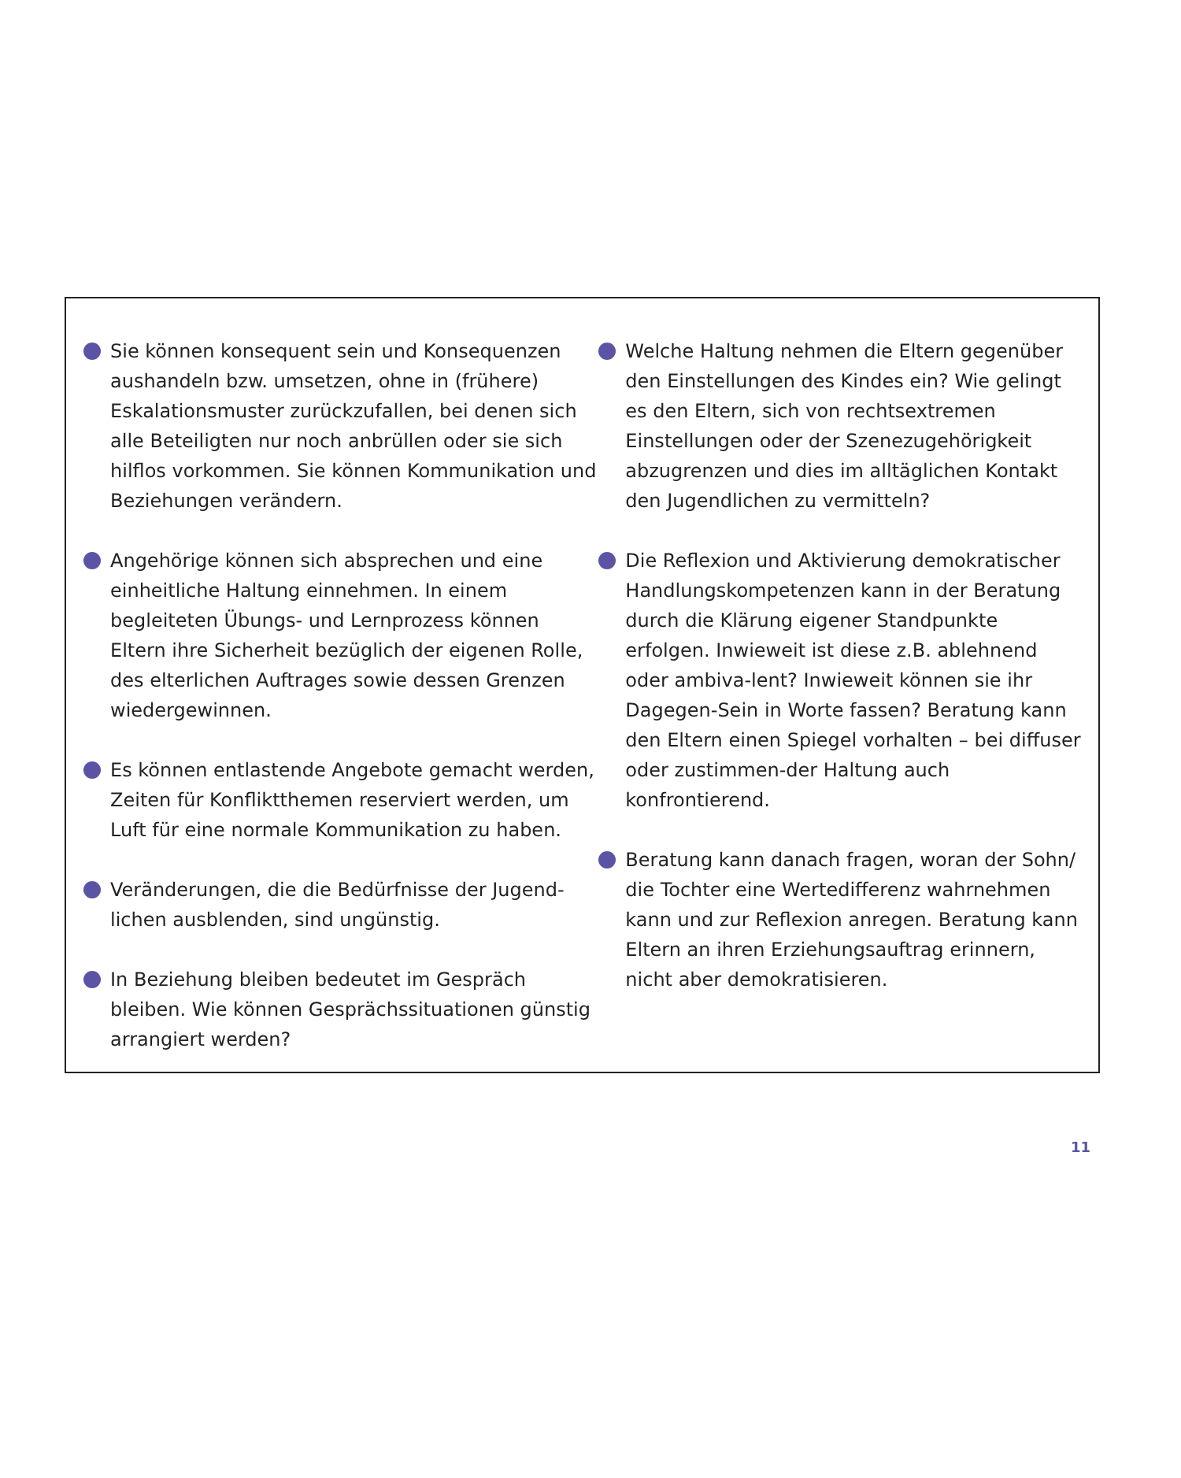Sie können konsequent sein und Konsequenzen aushandeln bzw. umsetzen, ohne in (frühere) Eskalationsmuster zurückzufallen, bei denen sich alle Beteiligten nur noch anbrüllen oder sie sich hilflos vorkommen. Sie können Kommunikation und Beziehungen verändern.
Angehörige können sich absprechen und eine einheitliche Haltung einnehmen. In einem begleiteten Übungs- und Lernprozess können Eltern ihre Sicherheit bezüglich der eigenen Rolle, des elterlichen Auftrages sowie dessen Grenzen wiedergewinnen.
Es können entlastende Angebote gemacht werden, Zeiten für Konfliktthemen reserviert werden, um Luft für eine normale Kommunikation zu haben.
Veränderungen, die die Bedürfnisse der Jugend-lichen ausblenden, sind ungünstig.
In Beziehung bleiben bedeutet im Gespräch bleiben. Wie können Gesprächssituationen günstig arrangiert werden?
Welche Haltung nehmen die Eltern gegenüber den Einstellungen des Kindes ein? Wie gelingt es den Eltern, sich von rechtsextremen Einstellungen oder der Szenezugehörigkeit abzugrenzen und dies im alltäglichen Kontakt den Jugendlichen zu vermitteln?
Die Reflexion und Aktivierung demokratischer Handlungskompetenzen kann in der Beratung durch die Klärung eigener Standpunkte erfolgen. Inwieweit ist diese z.B. ablehnend oder ambiva-lent? Inwieweit können sie ihr Dagegen-Sein in Worte fassen? Beratung kann den Eltern einen Spiegel vorhalten – bei diffuser oder zustimmen-der Haltung auch konfrontierend.
Beratung kann danach fragen, woran der Sohn/ die Tochter eine Wertedifferenz wahrnehmen kann und zur Reflexion anregen. Beratung kann Eltern an ihren Erziehungsauftrag erinnern, nicht aber demokratisieren.
11